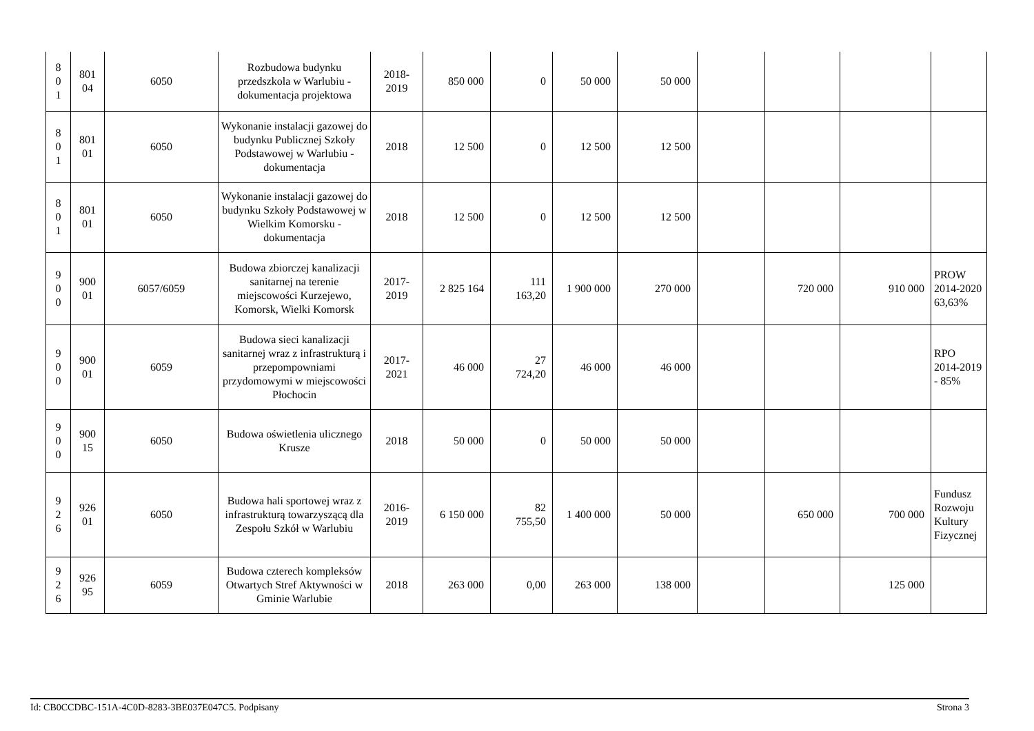| 8 0 1 | 801 04 | 6050 | Rozbudowa budynku przedszkola w Warlubiu - dokumentacja projektowa | 2018- 2019 | 850 000 | 0 | 50 000 | 50 000 | | | | |
| 8 0 1 | 801 01 | 6050 | Wykonanie instalacji gazowej do budynku Publicznej Szkoły Podstawowej w Warlubiu - dokumentacja | 2018 | 12 500 | 0 | 12 500 | 12 500 | | | | |
| 8 0 1 | 801 01 | 6050 | Wykonanie instalacji gazowej do budynku Szkoły Podstawowej w Wielkim Komorsku - dokumentacja | 2018 | 12 500 | 0 | 12 500 | 12 500 | | | | |
| 9 0 0 | 900 01 | 6057/6059 | Budowa zbiorczej kanalizacji sanitarnej na terenie miejscowości Kurzejewo, Komorsk, Wielki Komorsk | 2017- 2019 | 2 825 164 | 111 163,20 | 1 900 000 | 270 000 | | 720 000 | 910 000 | PROW 2014-2020 63,63% |
| 9 0 0 | 900 01 | 6059 | Budowa sieci kanalizacji sanitarnej wraz z infrastrukturą i przepompowniami przydomowymi w miejscowości Płochocin | 2017- 2021 | 46 000 | 27 724,20 | 46 000 | 46 000 | | | | RPO 2014-2019 - 85% |
| 9 0 0 | 900 15 | 6050 | Budowa oświetlenia ulicznego Krusze | 2018 | 50 000 | 0 | 50 000 | 50 000 | | | | |
| 9 2 6 | 926 01 | 6050 | Budowa hali sportowej wraz z infrastrukturą towarzyszącą dla Zespołu Szkół w Warlubiu | 2016- 2019 | 6 150 000 | 82 755,50 | 1 400 000 | 50 000 | | 650 000 | 700 000 | Fundusz Rozwoju Kultury Fizycznej |
| 9 2 6 | 926 95 | 6059 | Budowa czterech kompleksów Otwartych Stref Aktywności w Gminie Warlubie | 2018 | 263 000 | 0,00 | 263 000 | 138 000 | | | 125 000 | |
Id: CB0CCDBC-151A-4C0D-8283-3BE037E047C5. Podpisany Strona 3